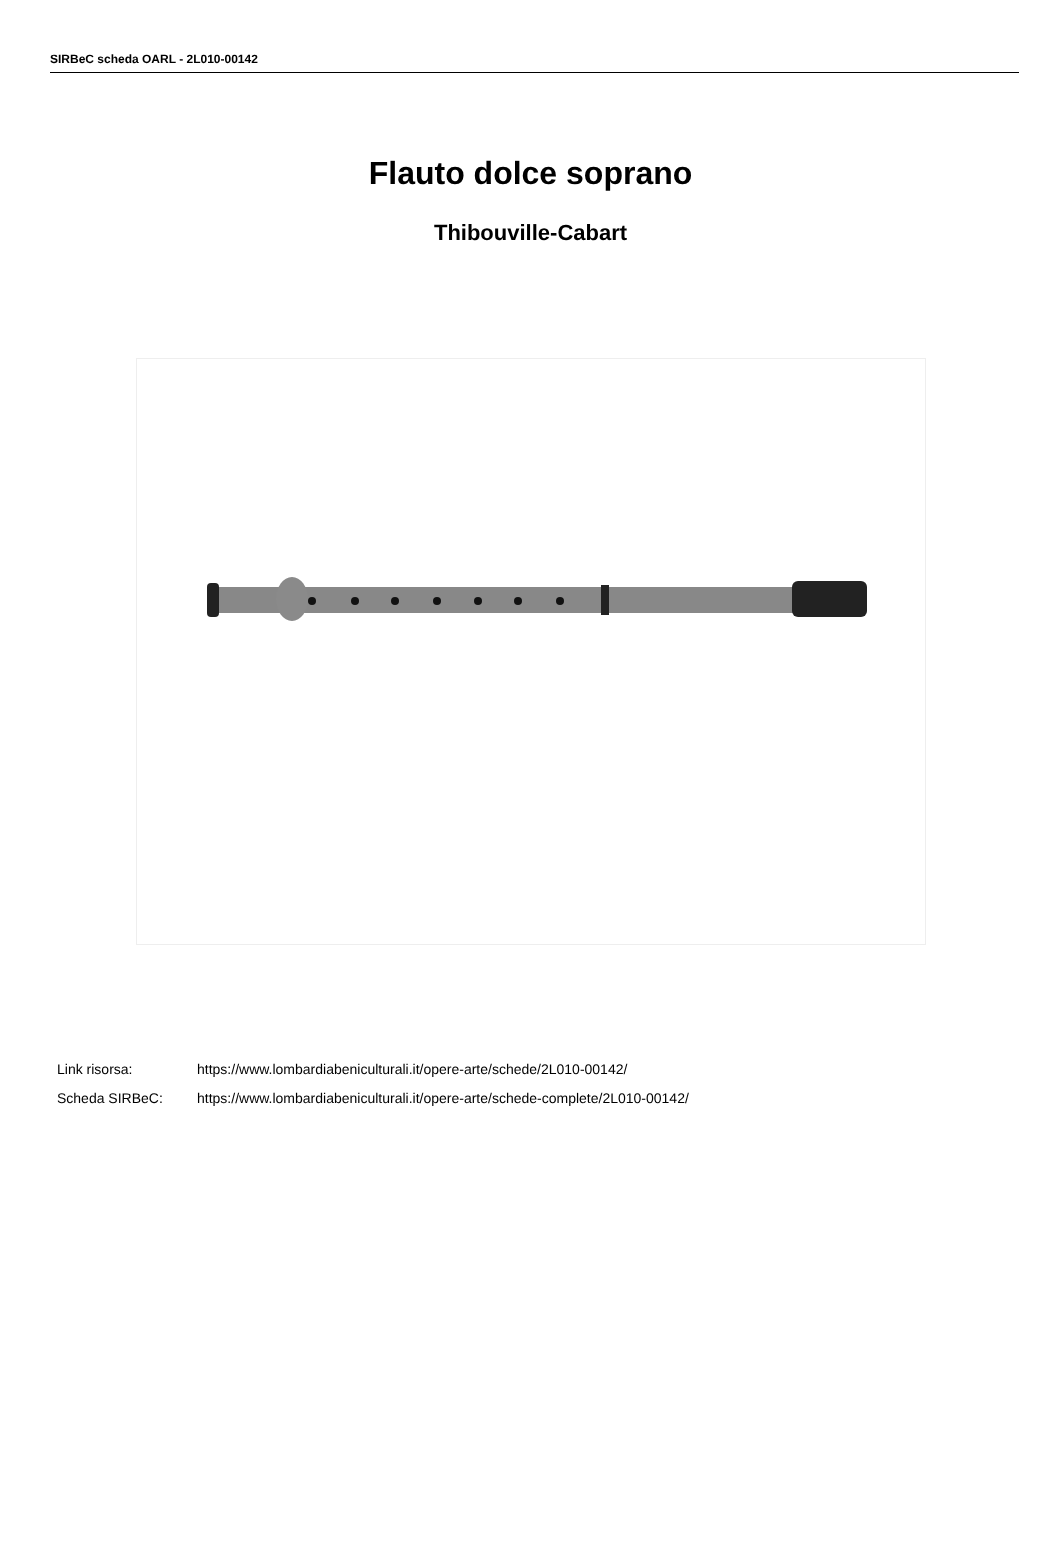SIRBeC scheda OARL - 2L010-00142
Flauto dolce soprano
Thibouville-Cabart
Link risorsa: https://www.lombardiabeniculturali.it/opere-arte/schede/2L010-00142/
Scheda SIRBeC: https://www.lombardiabeniculturali.it/opere-arte/schede-complete/2L010-00142/